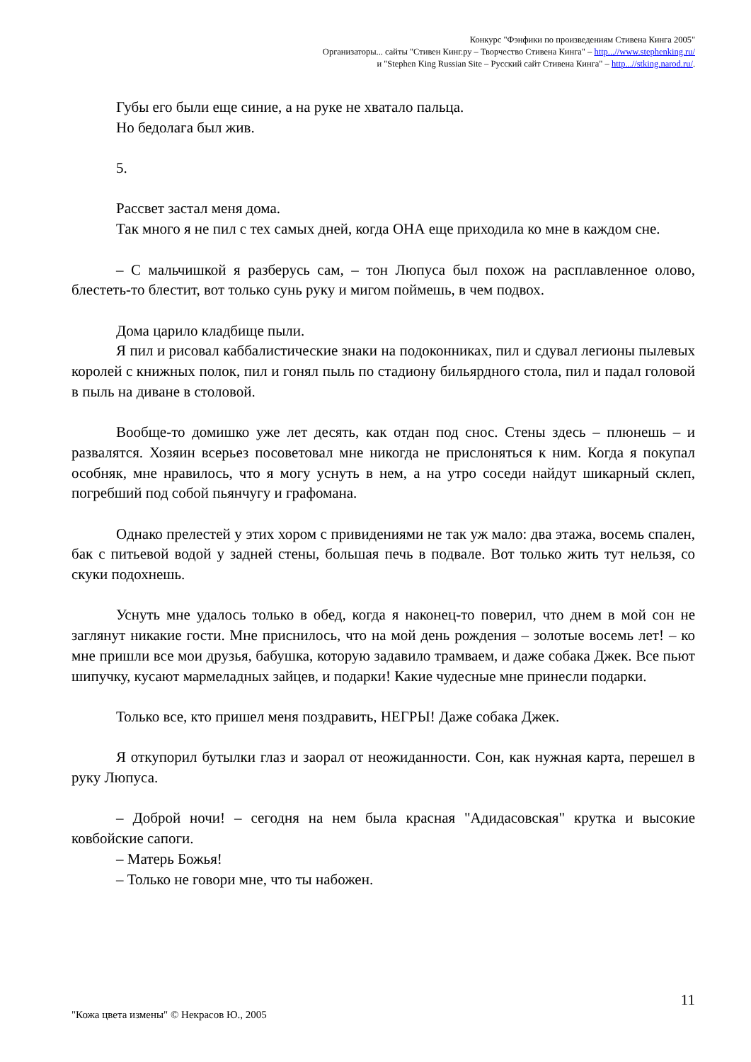Конкурс "Фэнфики по произведениям Стивена Кинга 2005"
Организаторы... сайты "Стивен Кинг.ру – Творчество Стивена Кинга" – http...//www.stephenking.ru/
и "Stephen King Russian Site – Русский сайт Стивена Кинга" – http...//stking.narod.ru/.
Губы его были еще синие, а на руке не хватало пальца.
Но бедолага был жив.
5.
Рассвет застал меня дома.
Так много я не пил с тех самых дней, когда ОНА еще приходила ко мне в каждом сне.
– С мальчишкой я разберусь сам, – тон Люпуса был похож на расплавленное олово, блестеть-то блестит, вот только сунь руку и мигом поймешь, в чем подвох.
Дома царило кладбище пыли.
Я пил и рисовал каббалистические знаки на подоконниках, пил и сдувал легионы пылевых королей с книжных полок, пил и гонял пыль по стадиону бильярдного стола, пил и падал головой в пыль на диване в столовой.
Вообще-то домишко уже лет десять, как отдан под снос. Стены здесь – плюнешь – и развалятся. Хозяин всерьез посоветовал мне никогда не прислоняться к ним. Когда я покупал особняк, мне нравилось, что я могу уснуть в нем, а на утро соседи найдут шикарный склеп, погребший под собой пьянчугу и графомана.
Однако прелестей у этих хором с привидениями не так уж мало: два этажа, восемь спален, бак с питьевой водой у задней стены, большая печь в подвале. Вот только жить тут нельзя, со скуки подохнешь.
Уснуть мне удалось только в обед, когда я наконец-то поверил, что днем в мой сон не заглянут никакие гости. Мне приснилось, что на мой день рождения – золотые восемь лет! – ко мне пришли все мои друзья, бабушка, которую задавило трамваем, и даже собака Джек. Все пьют шипучку, кусают мармеладных зайцев, и подарки! Какие чудесные мне принесли подарки.
Только все, кто пришел меня поздравить, НЕГРЫ! Даже собака Джек.
Я откупорил бутылки глаз и заорал от неожиданности. Сон, как нужная карта, перешел в руку Люпуса.
– Доброй ночи! – сегодня на нем была красная "Адидасовская" крутка и высокие ковбойские сапоги.
– Матерь Божья!
– Только не говори мне, что ты набожен.
11
"Кожа цвета измены" © Некрасов Ю., 2005